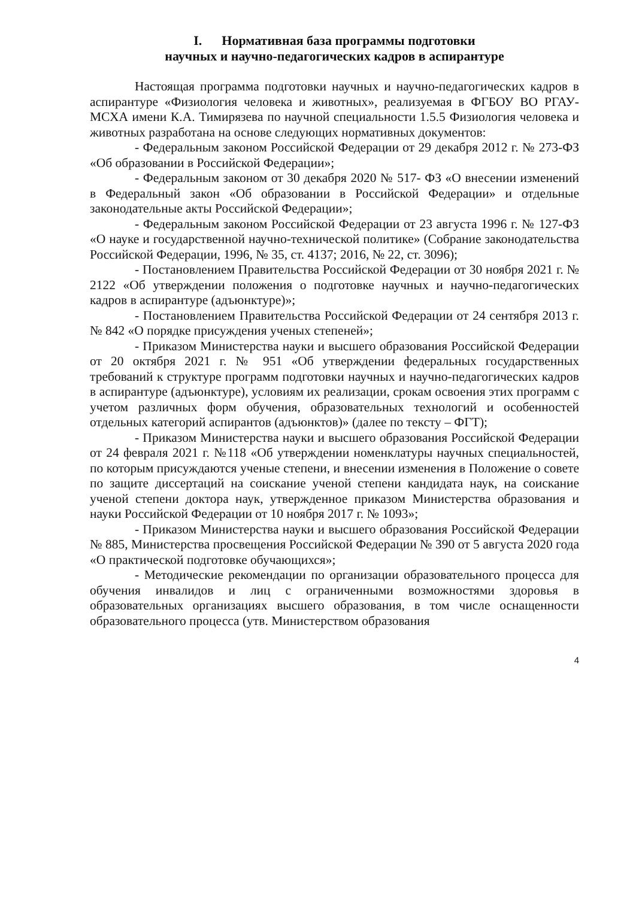I. Нормативная база программы подготовки
научных и научно-педагогических кадров в аспирантуре
Настоящая программа подготовки научных и научно-педагогических кадров в аспирантуре «Физиология человека и животных», реализуемая в ФГБОУ ВО РГАУ-МСХА имени К.А. Тимирязева по научной специальности 1.5.5 Физиология человека и животных разработана на основе следующих нормативных документов:
- Федеральным законом Российской Федерации от 29 декабря 2012 г. № 273-ФЗ «Об образовании в Российской Федерации»;
- Федеральным законом от 30 декабря 2020 № 517- ФЗ «О внесении изменений в Федеральный закон «Об образовании в Российской Федерации» и отдельные законодательные акты Российской Федерации»;
- Федеральным законом Российской Федерации от 23 августа 1996 г. № 127-ФЗ «О науке и государственной научно-технической политике» (Собрание законодательства Российской Федерации, 1996, № 35, ст. 4137; 2016, № 22, ст. 3096);
- Постановлением Правительства Российской Федерации от 30 ноября 2021 г. № 2122 «Об утверждении положения о подготовке научных и научно-педагогических кадров в аспирантуре (адъюнктуре)»;
- Постановлением Правительства Российской Федерации от 24 сентября 2013 г. № 842 «О порядке присуждения ученых степеней»;
- Приказом Министерства науки и высшего образования Российской Федерации от 20 октября 2021 г. № 951 «Об утверждении федеральных государственных требований к структуре программ подготовки научных и научно-педагогических кадров в аспирантуре (адъюнктуре), условиям их реализации, срокам освоения этих программ с учетом различных форм обучения, образовательных технологий и особенностей отдельных категорий аспирантов (адъюнктов)» (далее по тексту – ФГТ);
- Приказом Министерства науки и высшего образования Российской Федерации от 24 февраля 2021 г. №118 «Об утверждении номенклатуры научных специальностей, по которым присуждаются ученые степени, и внесении изменения в Положение о совете по защите диссертаций на соискание ученой степени кандидата наук, на соискание ученой степени доктора наук, утвержденное приказом Министерства образования и науки Российской Федерации от 10 ноября 2017 г. № 1093»;
- Приказом Министерства науки и высшего образования Российской Федерации № 885, Министерства просвещения Российской Федерации № 390 от 5 августа 2020 года «О практической подготовке обучающихся»;
- Методические рекомендации по организации образовательного процесса для обучения инвалидов и лиц с ограниченными возможностями здоровья в образовательных организациях высшего образования, в том числе оснащенности образовательного процесса (утв. Министерством образования
4